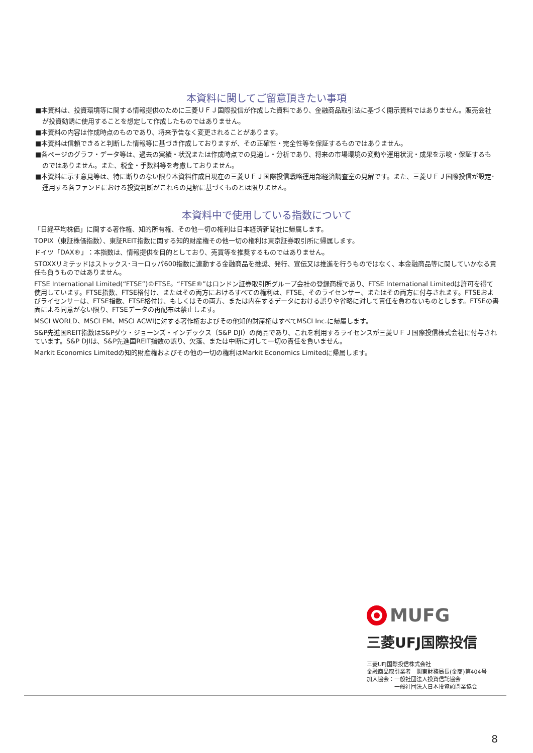本資料に関してご留意頂きたい事項
■本資料は、投資環境等に関する情報提供のために三菱ＵＦＪ国際投信が作成した資料であり、金融商品取引法に基づく開示資料ではありません。販売会社が投資勧誘に使用することを想定して作成したものではありません。
■本資料の内容は作成時点のものであり、将来予告なく変更されることがあります。
■本資料は信頼できると判断した情報等に基づき作成しておりますが、その正確性・完全性等を保証するものではありません。
■各ページのグラフ・データ等は、過去の実績・状況または作成時点での見通し・分析であり、将来の市場環境の変動や運用状況・成果を示唆・保証するものではありません。また、税金・手数料等を考慮しておりません。
■本資料に示す意見等は、特に断りのない限り本資料作成日現在の三菱ＵＦＪ国際投信戦略運用部経済調査室の見解です。また、三菱ＵＦＪ国際投信が設定･運用する各ファンドにおける投資判断がこれらの見解に基づくものとは限りません。
本資料中で使用している指数について
「日経平均株価」に関する著作権、知的所有権、その他一切の権利は日本経済新聞社に帰属します。
TOPIX（東証株価指数）、東証REIT指数に関する知的財産権その他一切の権利は東京証券取引所に帰属します。
ドイツ「DAX®」：本指数は、情報提供を目的としており、売買等を推奨するものではありません。
STOXXリミテッドはストックス･ヨーロッパ600指数に連動する金融商品を推奨、発行、宣伝又は推進を行うものではなく、本金融商品等に関していかなる責任も負うものではありません。
FTSE International Limited(“FTSE”)©FTSE。“FTSE®”はロンドン証券取引所グループ会社の登録商標であり、FTSE International Limitedは許可を得て使用しています。FTSE指数、FTSE格付け、またはその両方におけるすべての権利は、FTSE、そのライセンサー、またはその両方に付与されます。FTSEおよびライセンサーは、FTSE指数、FTSE格付け、もしくはその両方、または内在するデータにおける誤りや省略に対して責任を負わないものとします。FTSEの書面による同意がない限り、FTSEデータの再配布は禁止します。
MSCI WORLD、MSCI EM、MSCI ACWIに対する著作権およびその他知的財産権はすべてMSCI Inc.に帰属します。
S&P先進国REIT指数はS&Pダウ・ジョーンズ・インデックス（S&P DJI）の商品であり、これを利用するライセンスが三菱ＵＦＪ国際投信株式会社に付与されています。S&P DJIは、S&P先進国REIT指数の誤り、欠落、または中断に対して一切の責任を負いません。
Markit Economics Limitedの知的財産権およびその他の一切の権利はMarkit Economics Limitedに帰属します。
MUFG
三菱UFJ国際投信
三菱UFJ国際投信株式会社
金融商品取引業者　関東財務局長(金商)第404号
加入協会：一般社団法人投資信託協会
　　　　　一般社団法人日本投資顧問業協会
8